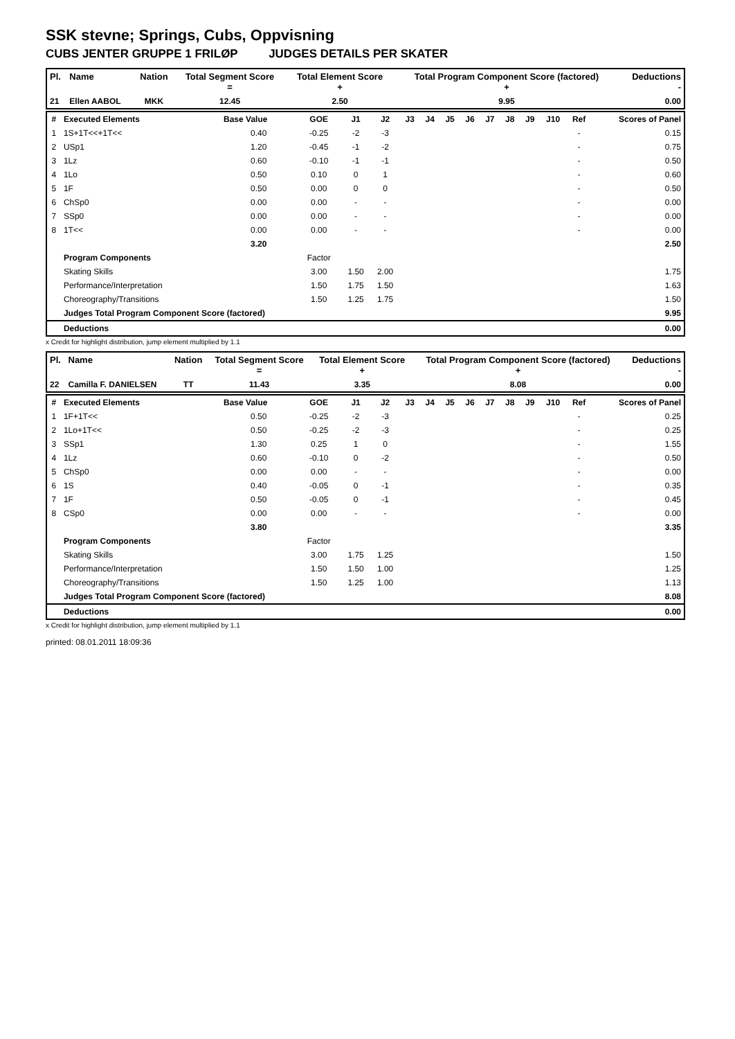SSK stevne; Springs, Cubs, Oppvisning
CUBS JENTER GRUPPE 1 FRILØP JUDGES DETAILS PER SKATER
| Pl. | Name | Nation | Total Segment Score = | Total Element Score + | Total Program Component Score (factored) + | Deductions - |
| --- | --- | --- | --- | --- | --- | --- |
| 21 | Ellen AABOL | MKK | 12.45 | 2.50 | 9.95 | 0.00 |
| # | Executed Elements | Base Value | GOE | J1 | J2 | J3 | J4 | J5 | J6 | J7 | J8 | J9 | J10 | Ref | Scores of Panel |
| --- | --- | --- | --- | --- | --- | --- | --- | --- | --- | --- | --- | --- | --- | --- | --- |
| 1 | 1S+1T<<+1T<< | 0.40 | -0.25 | -2 | -3 | | | | | | | | | - | 0.15 |
| 2 | USp1 | 1.20 | -0.45 | -1 | -2 | | | | | | | | | - | 0.75 |
| 3 | 1Lz | 0.60 | -0.10 | -1 | -1 | | | | | | | | | - | 0.50 |
| 4 | 1Lo | 0.50 | 0.10 | 0 | 1 | | | | | | | | | - | 0.60 |
| 5 | 1F | 0.50 | 0.00 | 0 | 0 | | | | | | | | | - | 0.50 |
| 6 | ChSp0 | 0.00 | 0.00 | - | - | | | | | | | | | - | 0.00 |
| 7 | SSp0 | 0.00 | 0.00 | - | - | | | | | | | | | - | 0.00 |
| 8 | 1T<< | 0.00 | 0.00 | - | - | | | | | | | | | - | 0.00 |
| | | 3.20 | | | | | | | | | | | | | 2.50 |
| | Program Components | | Factor | | | | | | | | | | | | |
| | Skating Skills | | 3.00 | 1.50 | 2.00 | | | | | | | | | | 1.75 |
| | Performance/Interpretation | | 1.50 | 1.75 | 1.50 | | | | | | | | | | 1.63 |
| | Choreography/Transitions | | 1.50 | 1.25 | 1.75 | | | | | | | | | | 1.50 |
| | Judges Total Program Component Score (factored) | | | | | | | | | | | | | | 9.95 |
| | Deductions | | | | | | | | | | | | | | 0.00 |
x Credit for highlight distribution, jump element multiplied by 1.1
| Pl. | Name | Nation | Total Segment Score = | Total Element Score + | Total Program Component Score (factored) + | Deductions - |
| --- | --- | --- | --- | --- | --- | --- |
| 22 | Camilla F. DANIELSEN | TT | 11.43 | 3.35 | 8.08 | 0.00 |
| # | Executed Elements | Base Value | GOE | J1 | J2 | J3 | J4 | J5 | J6 | J7 | J8 | J9 | J10 | Ref | Scores of Panel |
| --- | --- | --- | --- | --- | --- | --- | --- | --- | --- | --- | --- | --- | --- | --- | --- |
| 1 | 1F+1T<< | 0.50 | -0.25 | -2 | -3 | | | | | | | | | - | 0.25 |
| 2 | 1Lo+1T<< | 0.50 | -0.25 | -2 | -3 | | | | | | | | | - | 0.25 |
| 3 | SSp1 | 1.30 | 0.25 | 1 | 0 | | | | | | | | | - | 1.55 |
| 4 | 1Lz | 0.60 | -0.10 | 0 | -2 | | | | | | | | | - | 0.50 |
| 5 | ChSp0 | 0.00 | 0.00 | - | - | | | | | | | | | - | 0.00 |
| 6 | 1S | 0.40 | -0.05 | 0 | -1 | | | | | | | | | - | 0.35 |
| 7 | 1F | 0.50 | -0.05 | 0 | -1 | | | | | | | | | - | 0.45 |
| 8 | CSp0 | 0.00 | 0.00 | - | - | | | | | | | | | - | 0.00 |
| | | 3.80 | | | | | | | | | | | | | 3.35 |
| | Program Components | | Factor | | | | | | | | | | | | |
| | Skating Skills | | 3.00 | 1.75 | 1.25 | | | | | | | | | | 1.50 |
| | Performance/Interpretation | | 1.50 | 1.50 | 1.00 | | | | | | | | | | 1.25 |
| | Choreography/Transitions | | 1.50 | 1.25 | 1.00 | | | | | | | | | | 1.13 |
| | Judges Total Program Component Score (factored) | | | | | | | | | | | | | | 8.08 |
| | Deductions | | | | | | | | | | | | | | 0.00 |
x Credit for highlight distribution, jump element multiplied by 1.1
printed: 08.01.2011 18:09:36